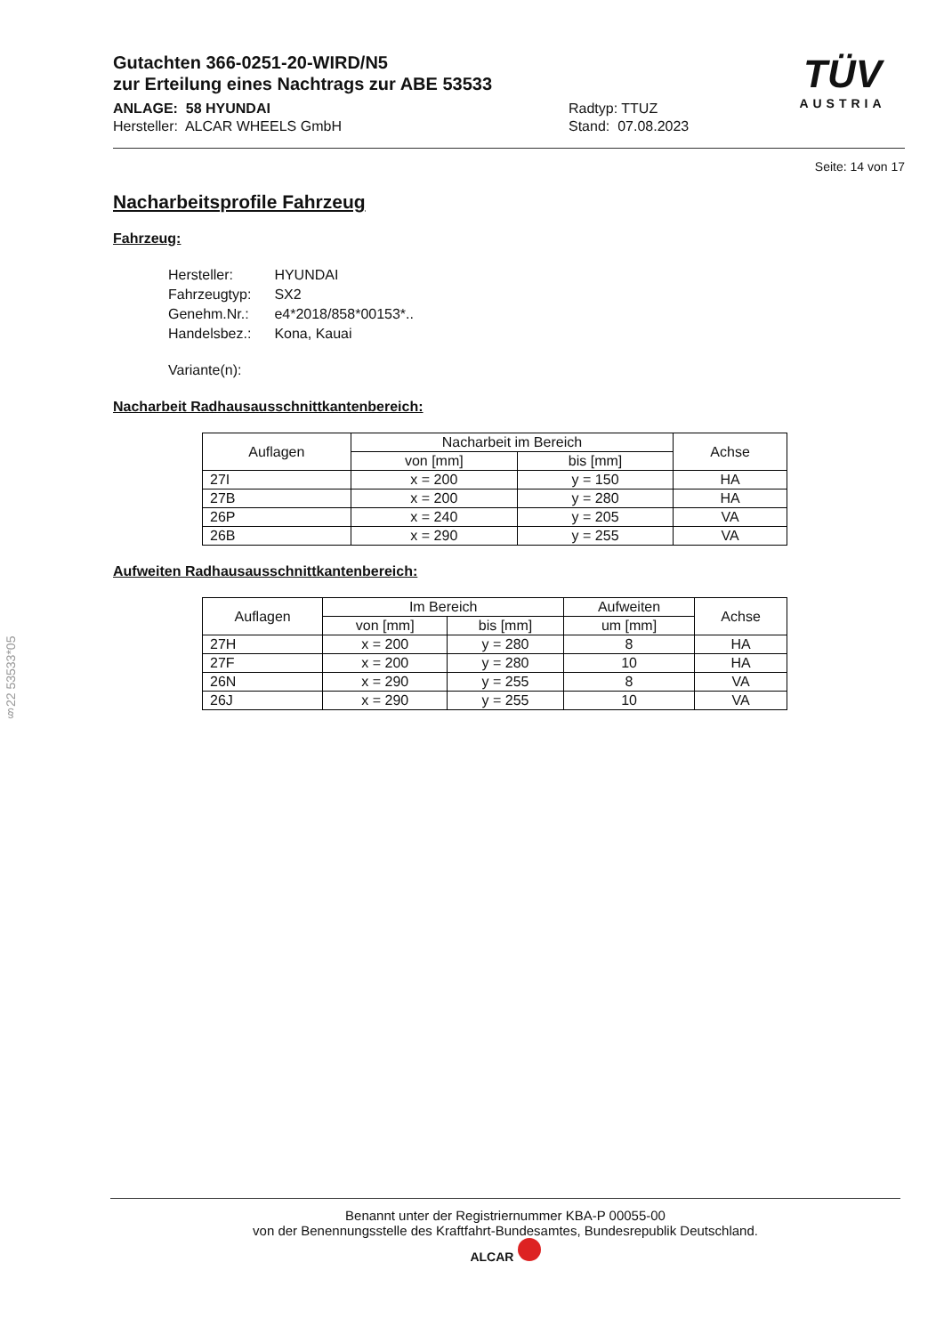§22 53533*05
Gutachten 366-0251-20-WIRD/N5
zur Erteilung eines Nachtrags zur ABE 53533
ANLAGE: 58 HYUNDAI
Hersteller: ALCAR WHEELS GmbH
Radtyp: TTUZ
Stand: 07.08.2023
TÜV
AUSTRIA
Seite: 14 von 17
Nacharbeitsprofile Fahrzeug
Fahrzeug:
| Hersteller: | HYUNDAI |
| Fahrzeugtyp: | SX2 |
| Genehm.Nr.: | e4*2018/858*00153*.. |
| Handelsbez.: | Kona, Kauai |
| Variante(n): | |
Nacharbeit Radhausausschnittkantenbereich:
| Auflagen | Nacharbeit im Bereich | | Achse |
| --- | --- | --- | --- |
| | von [mm] | bis [mm] | |
| 27I | x = 200 | y = 150 | HA |
| 27B | x = 200 | y = 280 | HA |
| 26P | x = 240 | y = 205 | VA |
| 26B | x = 290 | y = 255 | VA |
Aufweiten Radhausausschnittkantenbereich:
| Auflagen | Im Bereich | | Aufweiten | Achse |
| --- | --- | --- | --- | --- |
| | von [mm] | bis [mm] | um [mm] | |
| 27H | x = 200 | y = 280 | 8 | HA |
| 27F | x = 200 | y = 280 | 10 | HA |
| 26N | x = 290 | y = 255 | 8 | VA |
| 26J | x = 290 | y = 255 | 10 | VA |
Benannt unter der Registriernummer KBA-P 00055-00
von der Benennungsstelle des Kraftfahrt-Bundesamtes, Bundesrepublik Deutschland.
ALCAR